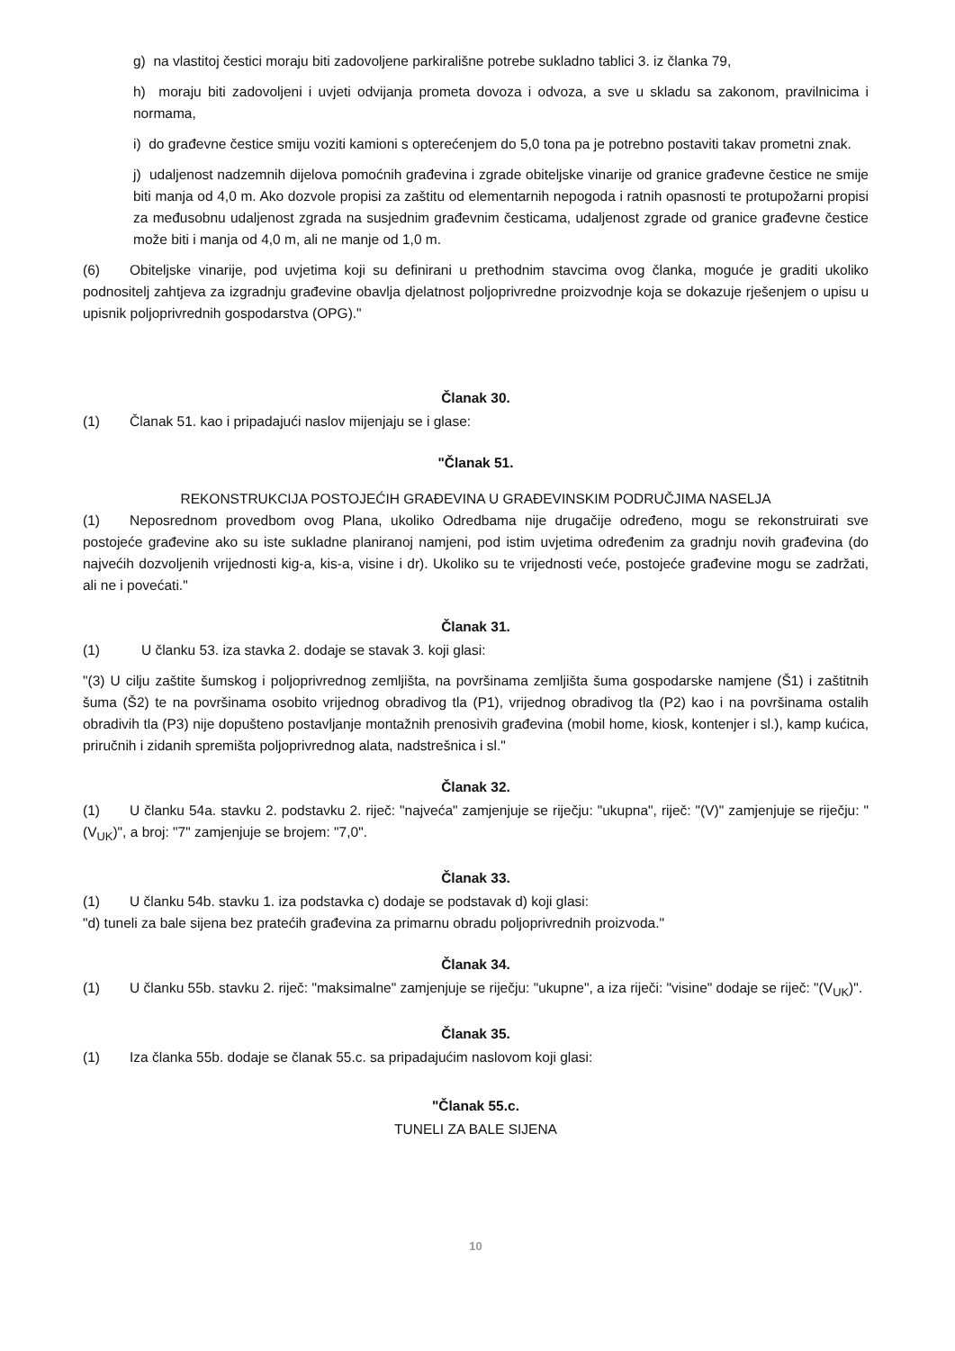g) na vlastitoj čestici moraju biti zadovoljene parkirališne potrebe sukladno tablici 3. iz članka 79,
h) moraju biti zadovoljeni i uvjeti odvijanja prometa dovoza i odvoza, a sve u skladu sa zakonom, pravilnicima i normama,
i) do građevne čestice smiju voziti kamioni s opterećenjem do 5,0 tona pa je potrebno postaviti takav prometni znak.
j) udaljenost nadzemnih dijelova pomoćnih građevina i zgrade obiteljske vinarije od granice građevne čestice ne smije biti manja od 4,0 m. Ako dozvole propisi za zaštitu od elementarnih nepogoda i ratnih opasnosti te protupožarni propisi za međusobnu udaljenost zgrada na susjednim građevnim česticama, udaljenost zgrade od granice građevne čestice može biti i manja od 4,0 m, ali ne manje od 1,0 m.
(6) Obiteljske vinarije, pod uvjetima koji su definirani u prethodnim stavcima ovog članka, moguće je graditi ukoliko podnositelj zahtjeva za izgradnju građevine obavlja djelatnost poljoprivredne proizvodnje koja se dokazuje rješenjem o upisu u upisnik poljoprivrednih gospodarstva (OPG)."
Članak 30.
(1) Članak 51. kao i pripadajući naslov mijenjaju se i glase:
"Članak 51.
REKONSTRUKCIJA POSTOJEĆIH GRAĐEVINA U GRAĐEVINSKIM PODRUČJIMA NASELJA
(1) Neposrednom provedbom ovog Plana, ukoliko Odredbama nije drugačije određeno, mogu se rekonstruirati sve postojeće građevine ako su iste sukladne planiranoj namjeni, pod istim uvjetima određenim za gradnju novih građevina (do najvećih dozvoljenih vrijednosti kig-a, kis-a, visine i dr). Ukoliko su te vrijednosti veće, postojeće građevine mogu se zadržati, ali ne i povećati."
Članak 31.
(1) U članku 53. iza stavka 2. dodaje se stavak 3. koji glasi:
"(3) U cilju zaštite šumskog i poljoprivrednog zemljišta, na površinama zemljišta šuma gospodarske namjene (Š1) i zaštitnih šuma (Š2) te na površinama osobito vrijednog obradivog tla (P1), vrijednog obradivog tla (P2) kao i na površinama ostalih obradivih tla (P3) nije dopušteno postavljanje montažnih prenosivih građevina (mobil home, kiosk, kontenjer i sl.), kamp kućica, priručnih i zidanih spremišta poljoprivrednog alata, nadstrešnica i sl."
Članak 32.
(1) U članku 54a. stavku 2. podstavku 2. riječ: "najveća" zamjenjuje se riječju: "ukupna", riječ: "(V)" zamjenjuje se riječju: "(V<sub>UK</sub>)", a broj: "7" zamjenjuje se brojem: "7,0".
Članak 33.
(1) U članku 54b. stavku 1. iza podstavka c) dodaje se podstavak d) koji glasi:
"d) tuneli za bale sijena bez pratećih građevina za primarnu obradu poljoprivrednih proizvoda."
Članak 34.
(1) U članku 55b. stavku 2. riječ: "maksimalne" zamjenjuje se riječju: "ukupne", a iza riječi: "visine" dodaje se riječ: "(V<sub>UK</sub>)".
Članak 35.
(1) Iza članka 55b. dodaje se članak 55.c. sa pripadajućim naslovom koji glasi:
"Članak 55.c.
TUNELI ZA BALE SIJENA
10